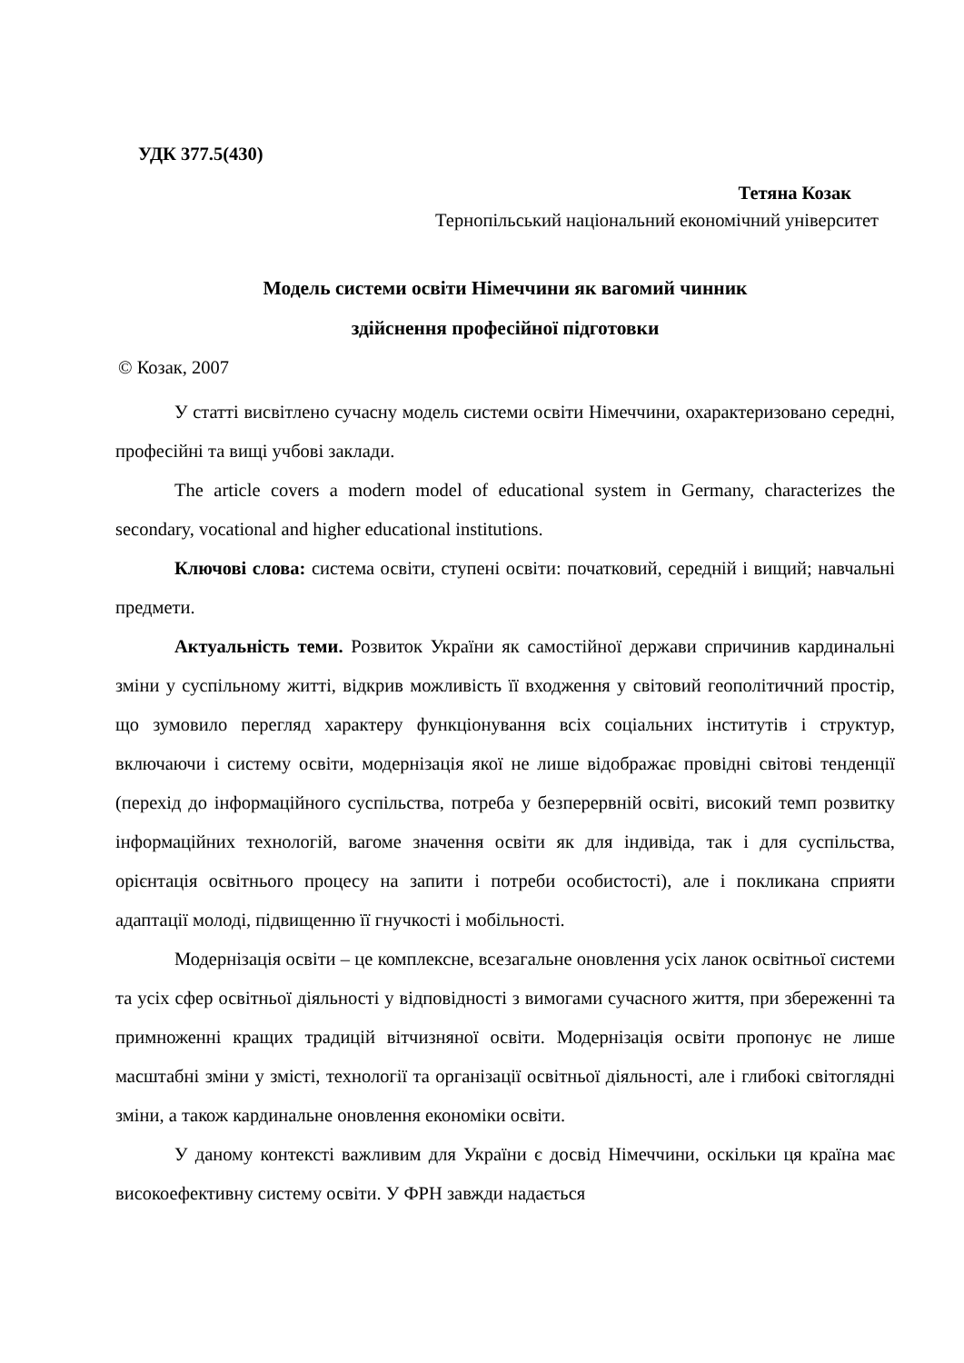УДК 377.5(430)
Тетяна Козак
Тернопільський національний економічний університет
Модель системи освіти Німеччини як вагомий чинник
здійснення професійної підготовки
© Козак, 2007
У статті висвітлено сучасну модель системи освіти Німеччини, охарактеризовано середні, професійні та вищі учбові заклади.
The article covers a modern model of educational system in Germany, characterizes the secondary, vocational and higher educational institutions.
Ключові слова: система освіти, ступені освіти: початковий, середній і вищий; навчальні предмети.
Актуальність теми. Розвиток України як самостійної держави спричинив кардинальні зміни у суспільному житті, відкрив можливість її входження у світовий геополітичний простір, що зумовило перегляд характеру функціонування всіх соціальних інститутів і структур, включаючи і систему освіти, модернізація якої не лише відображає провідні світові тенденції (перехід до інформаційного суспільства, потреба у безперервній освіті, високий темп розвитку інформаційних технологій, вагоме значення освіти як для індивіда, так і для суспільства, орієнтація освітнього процесу на запити і потреби особистості), але і покликана сприяти адаптації молоді, підвищенню її гнучкості і мобільності.
Модернізація освіти – це комплексне, всезагальне оновлення усіх ланок освітньої системи та усіх сфер освітньої діяльності у відповідності з вимогами сучасного життя, при збереженні та примноженні кращих традицій вітчизняної освіти. Модернізація освіти пропонує не лише масштабні зміни у змісті, технології та організації освітньої діяльності, але і глибокі світоглядні зміни, а також кардинальне оновлення економіки освіти.
У даному контексті важливим для України є досвід Німеччини, оскільки ця країна має високоефективну систему освіти. У ФРН завжди надається